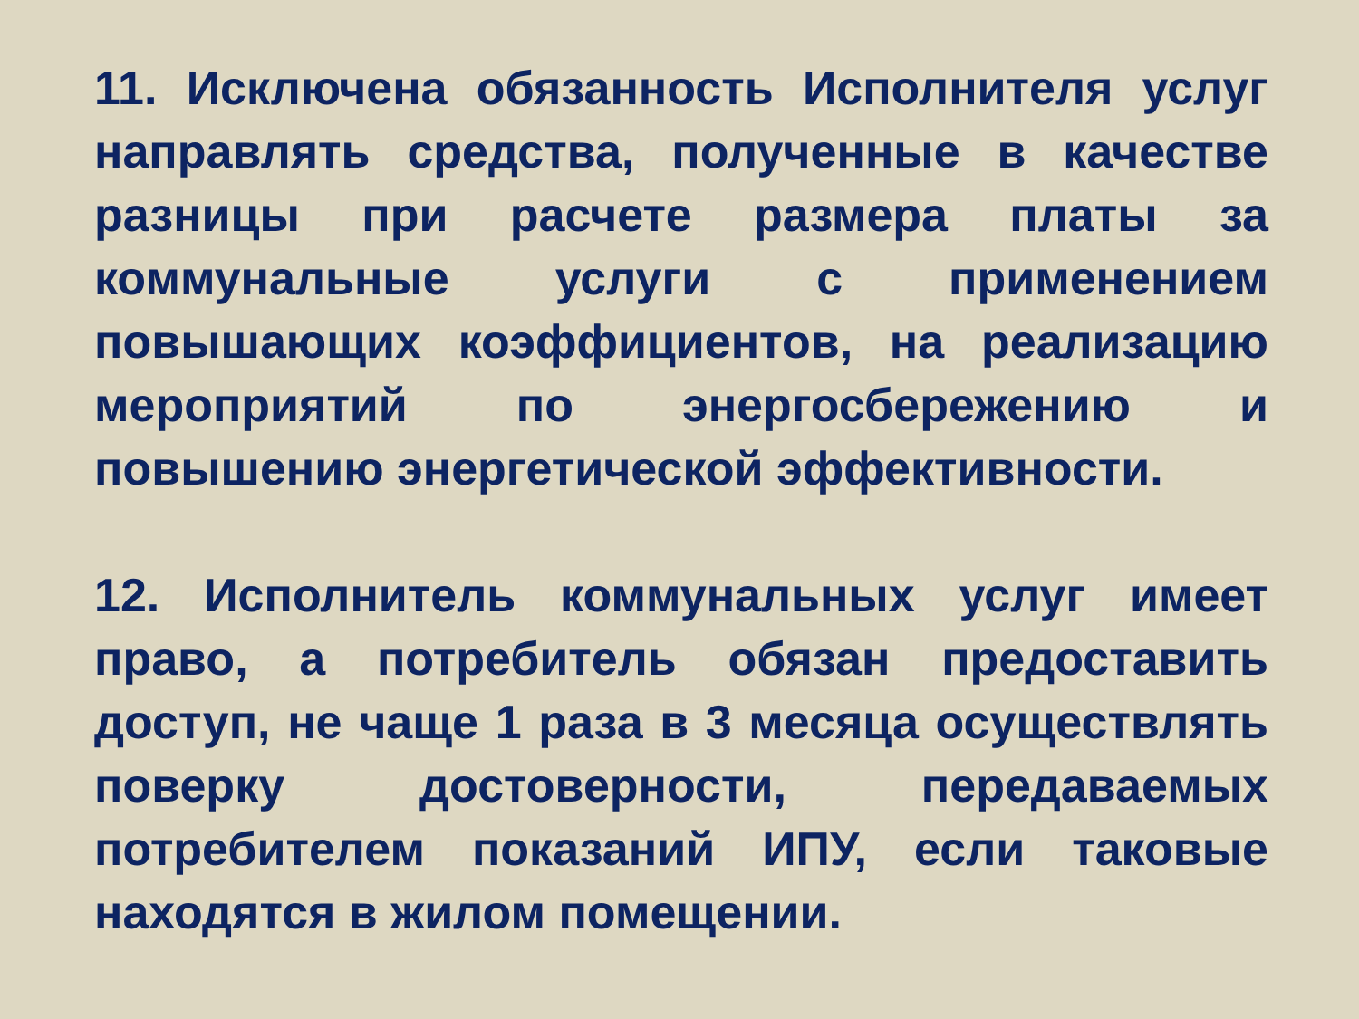11. Исключена обязанность Исполнителя услуг направлять средства, полученные в качестве разницы при расчете размера платы за коммунальные услуги с применением повышающих коэффициентов, на реализацию мероприятий по энергосбережению и повышению энергетической эффективности.
12. Исполнитель коммунальных услуг имеет право, а потребитель обязан предоставить доступ, не чаще 1 раза в 3 месяца осуществлять поверку достоверности, передаваемых потребителем показаний ИПУ, если таковые находятся в жилом помещении.